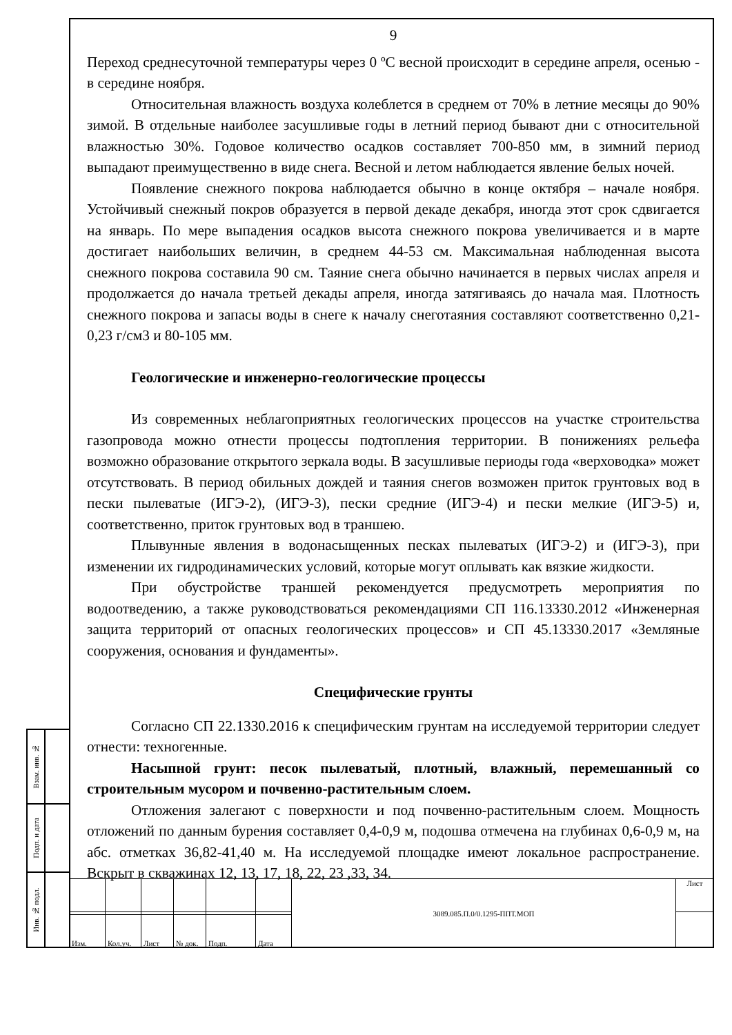9
Переход среднесуточной температуры через 0 ºС весной происходит в середине апреля, осенью - в середине ноября.
Относительная влажность воздуха колеблется в среднем от 70% в летние месяцы до 90% зимой. В отдельные наиболее засушливые годы в летний период бывают дни с относительной влажностью 30%. Годовое количество осадков составляет 700-850 мм, в зимний период выпадают преимущественно в виде снега. Весной и летом наблюдается явление белых ночей.
Появление снежного покрова наблюдается обычно в конце октября – начале ноября. Устойчивый снежный покров образуется в первой декаде декабря, иногда этот срок сдвигается на январь. По мере выпадения осадков высота снежного покрова увеличивается и в марте достигает наибольших величин, в среднем 44-53 см. Максимальная наблюденная высота снежного покрова составила 90 см. Таяние снега обычно начинается в первых числах апреля и продолжается до начала третьей декады апреля, иногда затягиваясь до начала мая. Плотность снежного покрова и запасы воды в снеге к началу снеготаяния составляют соответственно 0,21-0,23 г/см3 и 80-105 мм.
Геологические и инженерно-геологические процессы
Из современных неблагоприятных геологических процессов на участке строительства газопровода можно отнести процессы подтопления территории. В понижениях рельефа возможно образование открытого зеркала воды. В засушливые периоды года «верховодка» может отсутствовать. В период обильных дождей и таяния снегов возможен приток грунтовых вод в пески пылеватые (ИГЭ-2), (ИГЭ-3), пески средние (ИГЭ-4) и пески мелкие (ИГЭ-5) и, соответственно, приток грунтовых вод в траншею.
Плывунные явления в водонасыщенных песках пылеватых (ИГЭ-2) и (ИГЭ-3), при изменении их гидродинамических условий, которые могут оплывать как вязкие жидкости.
При обустройстве траншей рекомендуется предусмотреть мероприятия по водоотведению, а также руководствоваться рекомендациями СП 116.13330.2012 «Инженерная защита территорий от опасных геологических процессов» и СП 45.13330.2017 «Земляные сооружения, основания и фундаменты».
Специфические грунты
Согласно СП 22.1330.2016 к специфическим грунтам на исследуемой территории следует отнести: техногенные.
Насыпной грунт: песок пылеватый, плотный, влажный, перемешанный со строительным мусором и почвенно-растительным слоем.
Отложения залегают с поверхности и под почвенно-растительным слоем. Мощность отложений по данным бурения составляет 0,4-0,9 м, подошва отмечена на глубинах 0,6-0,9 м, на абс. отметках 36,82-41,40 м. На исследуемой площадке имеют локальное распространение. Вскрыт в скважинах 12, 13, 17, 18, 22, 23 ,33, 34.
| Взам. инв. № | |
| Подп. и дата | |
| Инв. № подл. | |
| | | | | | | 3089.085.П.0/0.1295-ППТ.МОП | Лист |
| Изм. | Кол.уч. | Лист | № док. | Подп. | Дата | | |